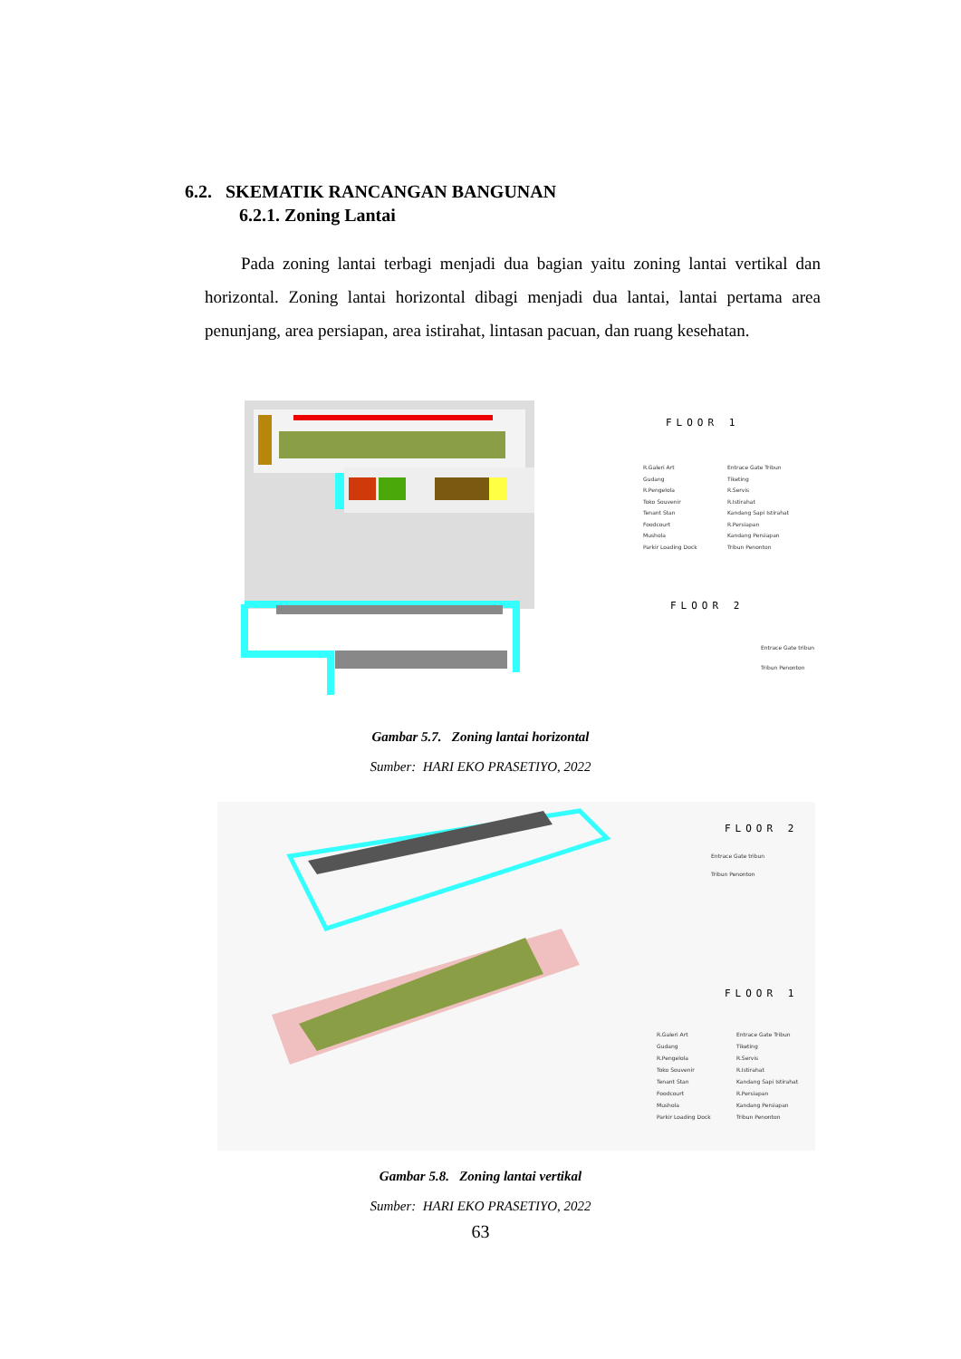6.2. SKEMATIK RANCANGAN BANGUNAN
6.2.1. Zoning Lantai
Pada zoning lantai terbagi menjadi dua bagian yaitu zoning lantai vertikal dan horizontal. Zoning lantai horizontal dibagi menjadi dua lantai, lantai pertama area penunjang, area persiapan, area istirahat, lintasan pacuan, dan ruang kesehatan.
FLOOR 1
FLOOR 2
R.Galeri Art
Gudang
R.Pengelola
Toko Souvenir
Tenant Stan
Foodcourt
Mushola
Parkir Loading Dock
Entrace Gate Tribun
Tiketing
R.Servis
R.Istirahat
Kandang Sapi Istirahat
R.Persiapan
Kandang Persiapan
Tribun Penonton
Entrace Gate tribun
Tribun Penonton
Gambar 5.7. Zoning lantai horizontal
Sumber: HARI EKO PRASETIYO, 2022
FLOOR 2
FLOOR 1
Entrace Gate tribun
Tribun Penonton
R.Galeri Art
Gudang
R.Pengelola
Toko Souvenir
Tenant Stan
Foodcourt
Mushola
Parkir Loading Dock
Entrace Gate Tribun
Tiketing
R.Servis
R.Istirahat
Kandang Sapi Istirahat
R.Persiapan
Kandang Persiapan
Tribun Penonton
Gambar 5.8. Zoning lantai vertikal
Sumber: HARI EKO PRASETIYO, 2022
63